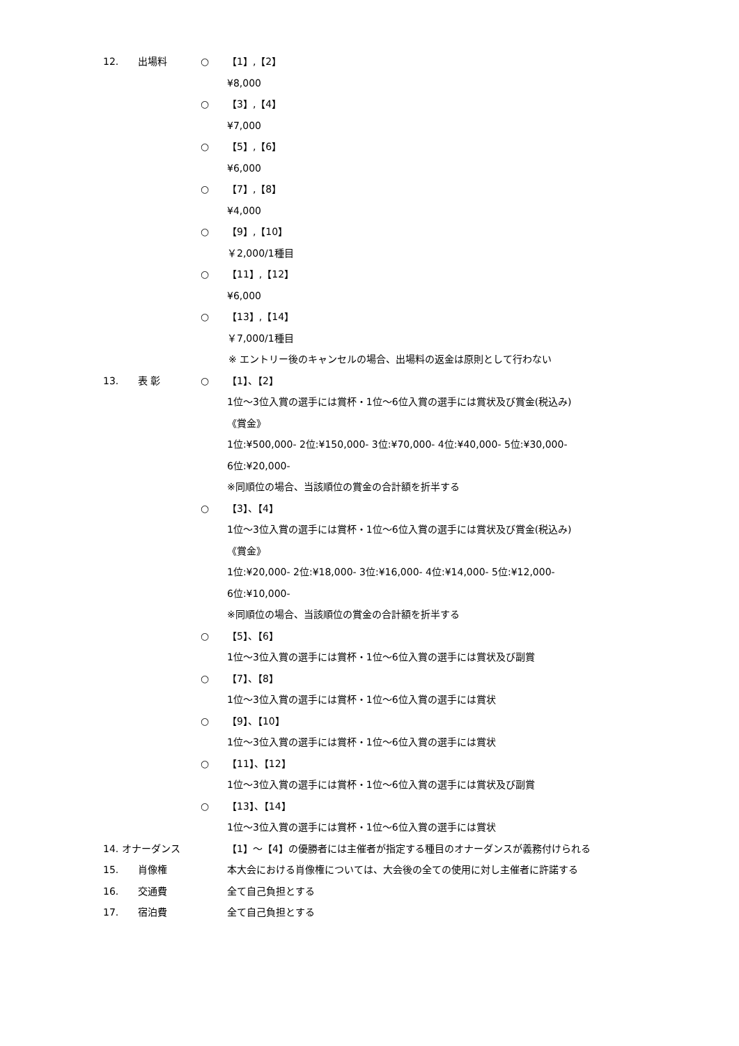12. 出場料 ○ 【1】,【2】
¥8,000
○ 【3】,【4】
¥7,000
○ 【5】,【6】
¥6,000
○ 【7】,【8】
¥4,000
○ 【9】,【10】
￥2,000/1種目
○ 【11】,【12】
¥6,000
○ 【13】,【14】
￥7,000/1種目
※ エントリー後のキャンセルの場合、出場料の返金は原則として行わない
13. 表 彰 ○ 【1】、【2】
1位～3位入賞の選手には賞杯・1位～6位入賞の選手には賞状及び賞金(税込み)
《賞金》
1位:¥500,000- 2位:¥150,000- 3位:¥70,000- 4位:¥40,000- 5位:¥30,000-
6位:¥20,000-
※同順位の場合、当該順位の賞金の合計額を折半する
○ 【3】、【4】
1位～3位入賞の選手には賞杯・1位～6位入賞の選手には賞状及び賞金(税込み)
《賞金》
1位:¥20,000- 2位:¥18,000- 3位:¥16,000- 4位:¥14,000- 5位:¥12,000-
6位:¥10,000-
※同順位の場合、当該順位の賞金の合計額を折半する
○ 【5】、【6】
1位～3位入賞の選手には賞杯・1位～6位入賞の選手には賞状及び副賞
○ 【7】、【8】
1位～3位入賞の選手には賞杯・1位～6位入賞の選手には賞状
○ 【9】、【10】
1位～3位入賞の選手には賞杯・1位～6位入賞の選手には賞状
○ 【11】、【12】
1位～3位入賞の選手には賞杯・1位～6位入賞の選手には賞状及び副賞
○ 【13】、【14】
1位～3位入賞の選手には賞杯・1位～6位入賞の選手には賞状
14. オナーダンス 【1】～【4】の優勝者には主催者が指定する種目のオナーダンスが義務付けられる
15. 肖像権 本大会における肖像権については、大会後の全ての使用に対し主催者に許諾する
16. 交通費 全て自己負担とする
17. 宿泊費 全て自己負担とする